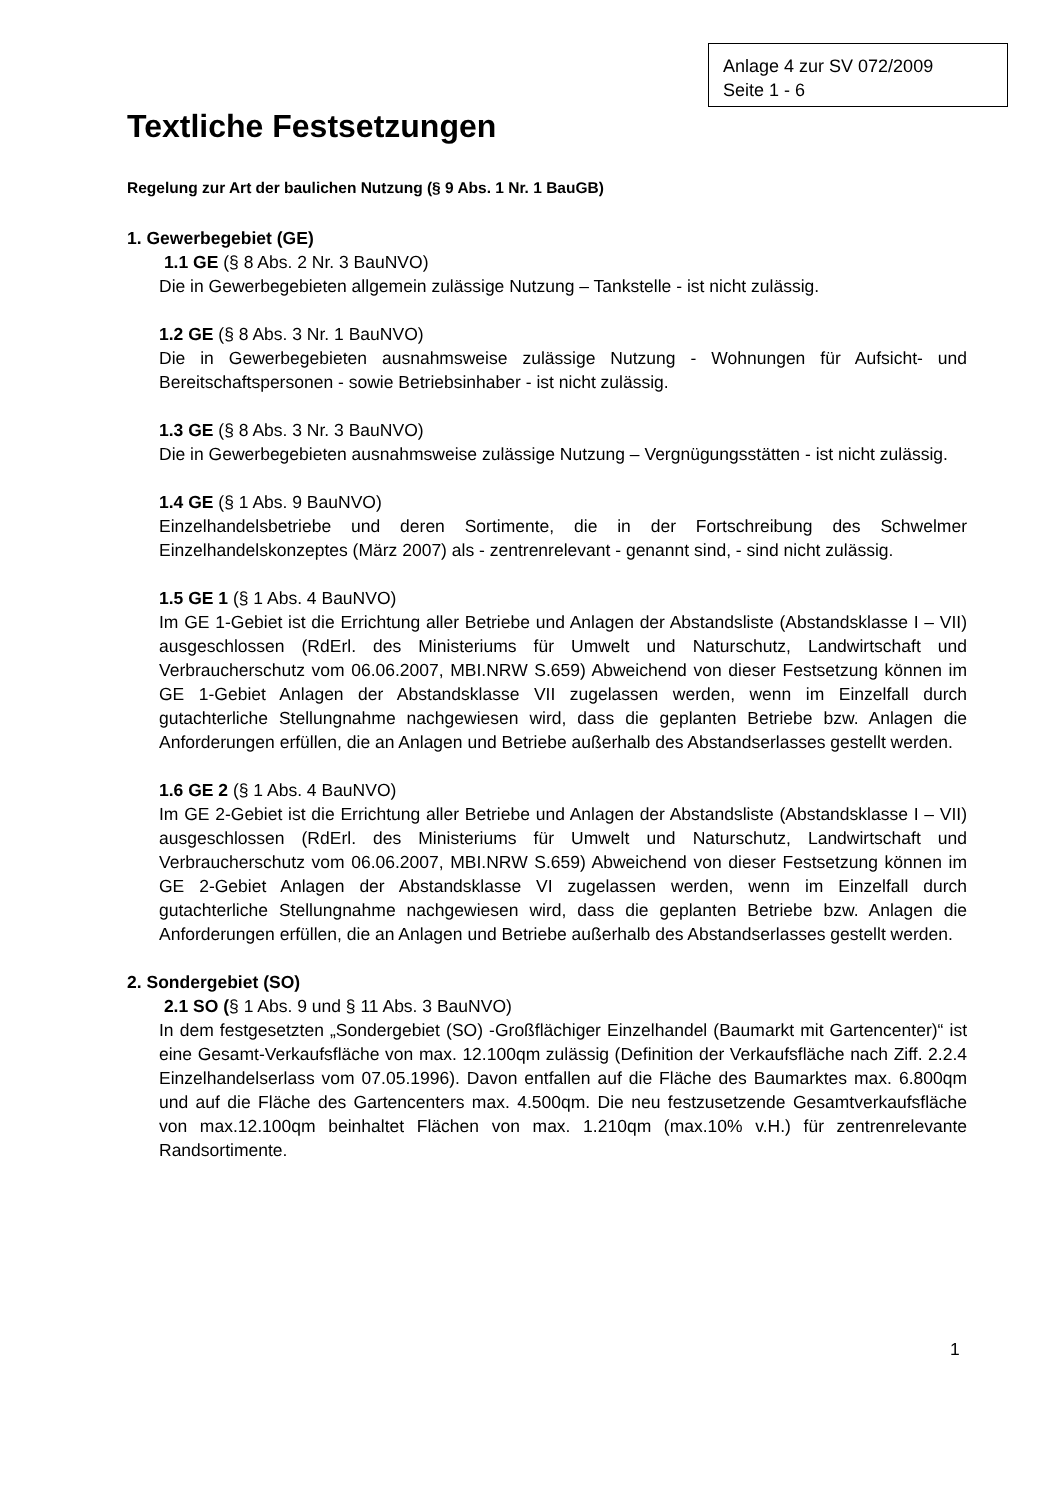Anlage 4 zur SV 072/2009
Seite 1 - 6
Textliche Festsetzungen
Regelung zur Art der baulichen Nutzung (§ 9 Abs. 1 Nr. 1 BauGB)
1. Gewerbegebiet (GE)
1.1 GE (§ 8 Abs. 2 Nr. 3 BauNVO)
Die in Gewerbegebieten allgemein zulässige Nutzung – Tankstelle - ist nicht zulässig.
1.2 GE (§ 8 Abs. 3 Nr. 1 BauNVO)
Die in Gewerbegebieten ausnahmsweise zulässige Nutzung - Wohnungen für Aufsicht- und Bereitschaftspersonen - sowie Betriebsinhaber - ist nicht zulässig.
1.3 GE (§ 8 Abs. 3 Nr. 3 BauNVO)
Die in Gewerbegebieten ausnahmsweise zulässige Nutzung – Vergnügungsstätten - ist nicht zulässig.
1.4 GE (§ 1 Abs. 9 BauNVO)
Einzelhandelsbetriebe und deren Sortimente, die in der Fortschreibung des Schwelmer Einzelhandelskonzeptes (März 2007) als - zentrenrelevant - genannt sind, - sind nicht zulässig.
1.5 GE 1 (§ 1 Abs. 4 BauNVO)
Im GE 1-Gebiet ist die Errichtung aller Betriebe und Anlagen der Abstandsliste (Abstandsklasse I – VII) ausgeschlossen (RdErl. des Ministeriums für Umwelt und Naturschutz, Landwirtschaft und Verbraucherschutz vom 06.06.2007, MBI.NRW S.659) Abweichend von dieser Festsetzung können im GE 1-Gebiet Anlagen der Abstandsklasse VII zugelassen werden, wenn im Einzelfall durch gutachterliche Stellungnahme nachgewiesen wird, dass die geplanten Betriebe bzw. Anlagen die Anforderungen erfüllen, die an Anlagen und Betriebe außerhalb des Abstandserlasses gestellt werden.
1.6 GE 2 (§ 1 Abs. 4 BauNVO)
Im GE 2-Gebiet ist die Errichtung aller Betriebe und Anlagen der Abstandsliste (Abstandsklasse I – VII) ausgeschlossen (RdErl. des Ministeriums für Umwelt und Naturschutz, Landwirtschaft und Verbraucherschutz vom 06.06.2007, MBI.NRW S.659) Abweichend von dieser Festsetzung können im GE 2-Gebiet Anlagen der Abstandsklasse VI zugelassen werden, wenn im Einzelfall durch gutachterliche Stellungnahme nachgewiesen wird, dass die geplanten Betriebe bzw. Anlagen die Anforderungen erfüllen, die an Anlagen und Betriebe außerhalb des Abstandserlasses gestellt werden.
2. Sondergebiet (SO)
2.1 SO (§ 1 Abs. 9 und § 11 Abs. 3 BauNVO)
In dem festgesetzten „Sondergebiet (SO) -Großflächiger Einzelhandel (Baumarkt mit Gartencenter)“ ist eine Gesamt-Verkaufsfläche von max. 12.100qm zulässig (Definition der Verkaufsfläche nach Ziff. 2.2.4 Einzelhandelserlass vom 07.05.1996). Davon entfallen auf die Fläche des Baumarktes max. 6.800qm und auf die Fläche des Gartencenters max. 4.500qm. Die neu festzusetzende Gesamtverkaufsfläche von max.12.100qm beinhaltet Flächen von max. 1.210qm (max.10% v.H.) für zentrenrelevante Randsortimente.
1